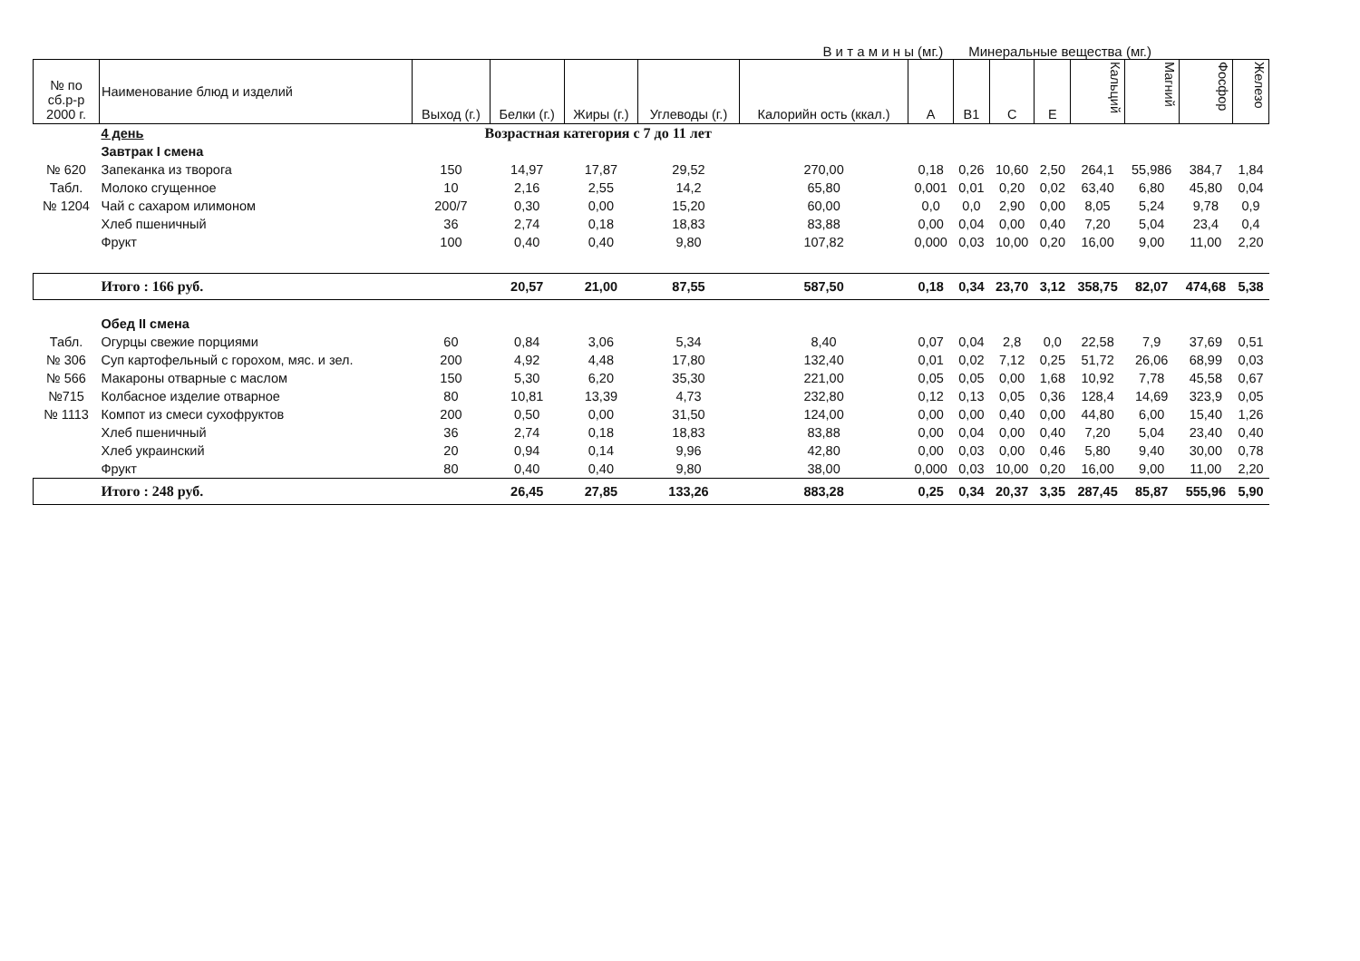В и т а м и н ы (мг.) Минеральные вещества (мг.)
| № по сб.р-р 2000 г. | Наименование блюд и изделий | Выход (г.) | Белки (г.) | Жиры (г.) | Углеводы (г.) | Калорийн ость (ккал.) | А | В1 | С | Е | Кальций | Магний | Фосфор | Железо |
| --- | --- | --- | --- | --- | --- | --- | --- | --- | --- | --- | --- | --- | --- | --- |
| | 4 день | Возрастная категория с 7 до 11 лет | | | | | | | | | | | | |
| | Завтрак I смена | | | | | | | | | | | | | |
| № 620 | Запеканка из творога | 150 | 14,97 | 17,87 | 29,52 | 270,00 | 0,18 | 0,26 | 10,60 | 2,50 | 264,1 | 55,986 | 384,7 | 1,84 |
| Табл. | Молоко сгущенное | 10 | 2,16 | 2,55 | 14,2 | 65,80 | 0,001 | 0,01 | 0,20 | 0,02 | 63,40 | 6,80 | 45,80 | 0,04 |
| № 1204 | Чай с сахаром илимоном | 200/7 | 0,30 | 0,00 | 15,20 | 60,00 | 0,0 | 0,0 | 2,90 | 0,00 | 8,05 | 5,24 | 9,78 | 0,9 |
| | Хлеб пшеничный | 36 | 2,74 | 0,18 | 18,83 | 83,88 | 0,00 | 0,04 | 0,00 | 0,40 | 7,20 | 5,04 | 23,4 | 0,4 |
| | Фрукт | 100 | 0,40 | 0,40 | 9,80 | 107,82 | 0,000 | 0,03 | 10,00 | 0,20 | 16,00 | 9,00 | 11,00 | 2,20 |
| | Итого : 166 руб. | | 20,57 | 21,00 | 87,55 | 587,50 | 0,18 | 0,34 | 23,70 | 3,12 | 358,75 | 82,07 | 474,68 | 5,38 |
| | Обед II смена | | | | | | | | | | | | | |
| Табл. | Огурцы свежие порциями | 60 | 0,84 | 3,06 | 5,34 | 8,40 | 0,07 | 0,04 | 2,8 | 0,0 | 22,58 | 7,9 | 37,69 | 0,51 |
| № 306 | Суп картофельный с горохом, мяс. и зел. | 200 | 4,92 | 4,48 | 17,80 | 132,40 | 0,01 | 0,02 | 7,12 | 0,25 | 51,72 | 26,06 | 68,99 | 0,03 |
| № 566 | Макароны отварные с маслом | 150 | 5,30 | 6,20 | 35,30 | 221,00 | 0,05 | 0,05 | 0,00 | 1,68 | 10,92 | 7,78 | 45,58 | 0,67 |
| №715 | Колбасное изделие отварное | 80 | 10,81 | 13,39 | 4,73 | 232,80 | 0,12 | 0,13 | 0,05 | 0,36 | 128,4 | 14,69 | 323,9 | 0,05 |
| № 1113 | Компот из смеси сухофруктов | 200 | 0,50 | 0,00 | 31,50 | 124,00 | 0,00 | 0,00 | 0,40 | 0,00 | 44,80 | 6,00 | 15,40 | 1,26 |
| | Хлеб пшеничный | 36 | 2,74 | 0,18 | 18,83 | 83,88 | 0,00 | 0,04 | 0,00 | 0,40 | 7,20 | 5,04 | 23,40 | 0,40 |
| | Хлеб украинский | 20 | 0,94 | 0,14 | 9,96 | 42,80 | 0,00 | 0,03 | 0,00 | 0,46 | 5,80 | 9,40 | 30,00 | 0,78 |
| | Фрукт | 80 | 0,40 | 0,40 | 9,80 | 38,00 | 0,000 | 0,03 | 10,00 | 0,20 | 16,00 | 9,00 | 11,00 | 2,20 |
| | Итого : 248 руб. | | 26,45 | 27,85 | 133,26 | 883,28 | 0,25 | 0,34 | 20,37 | 3,35 | 287,45 | 85,87 | 555,96 | 5,90 |